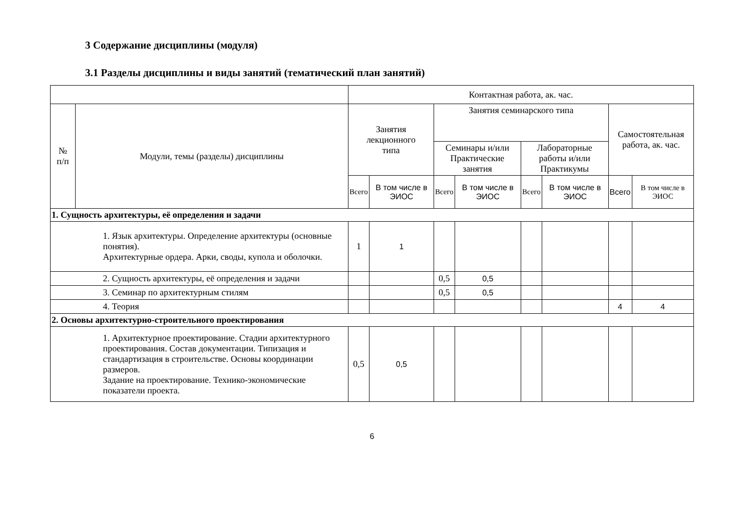3 Содержание дисциплины (модуля)
3.1 Разделы дисциплины и виды занятий (тематический план занятий)
| | | Контактная работа, ак. час. | | | | | | | |
| --- | --- | --- | --- | --- | --- | --- | --- | --- | --- |
| № п/п | Модули, темы (разделы) дисциплины | Занятия лекционного типа | | Занятия семинарского типа | | | | Самостоятельная работа, ак. час. | |
| | | | | Семинары и/или Практические занятия | | Лабораторные работы и/или Практикумы | | | |
| | | Всего | В том числе в ЭИОС | Всего | В том числе в ЭИОС | Всего | В том числе в ЭИОС | Всего | В том числе в ЭИОС |
| 1. Сущность архитектуры, её определения и задачи | | | | | | | | | |
| | 1. Язык архитектуры. Определение архитектуры (основные понятия). Архитектурные ордера. Арки, своды, купола и оболочки. | 1 | 1 | | | | | | |
| | 2. Сущность архитектуры, её определения и задачи | | | 0,5 | 0,5 | | | | |
| | 3. Семинар по архитектурным стилям | | | 0,5 | 0,5 | | | | |
| | 4. Теория | | | | | | | 4 | 4 |
| 2. Основы архитектурно-строительного проектирования | | | | | | | | | |
| | 1. Архитектурное проектирование. Стадии архитектурного проектирования. Состав документации. Типизация и стандартизация в строительстве. Основы координации размеров. Задание на проектирование. Технико-экономические показатели проекта. | 0,5 | 0,5 | | | | | | |
6